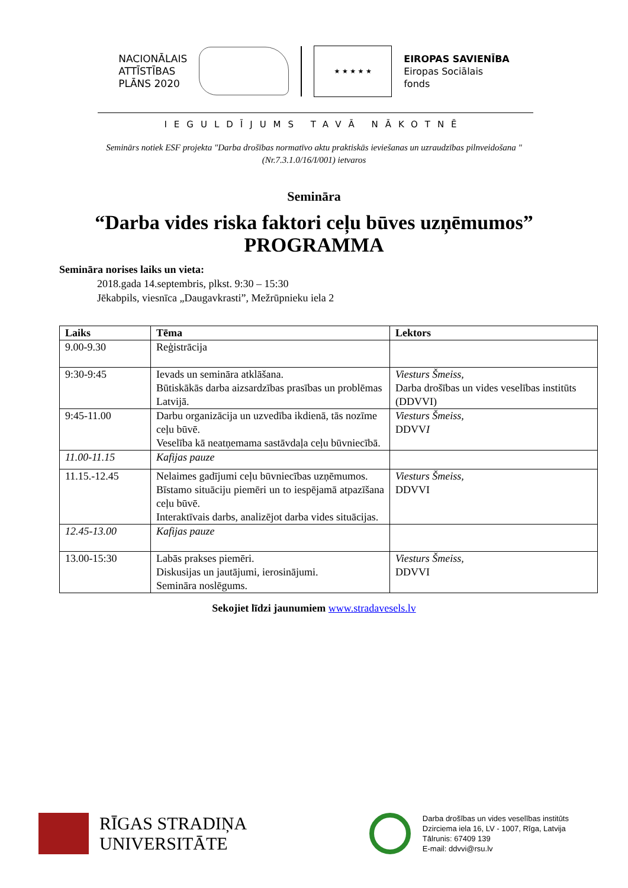NACIONĀLAIS
ATTĪSTĪBAS
PLĀNS 2020
★ ★ ★ ★ ★
EIROPAS SAVIENĪBA
Eiropas Sociālais
fonds
IEGULDĪJUMS TAVĀ NĀKOTNĒ
Seminārs notiek ESF projekta "Darba drošības normatīvo aktu praktiskās ieviešanas un uzraudzības pilnveidošana "
(Nr.7.3.1.0/16/I/001) ietvaros
Semināra
“Darba vides riska faktori ceļu būves uzņēmumos”
PROGRAMMA
Semināra norises laiks un vieta:
2018.gada 14.septembris, plkst. 9:30 – 15:30
Jēkabpils, viesnīca „Daugavkrasti”, Mežrūpnieku iela 2
| Laiks | Tēma | Lektors |
| --- | --- | --- |
| 9.00-9.30 | Reģistrācija | |
| 9:30-9:45 | Ievads un semināra atklāšana. Būtiskākās darba aizsardzības prasības un problēmas Latvijā. | Viesturs Šmeiss, Darba drošības un vides veselības institūts (DDVVI) |
| 9:45-11.00 | Darbu organizācija un uzvedība ikdienā, tās nozīme ceļu būvē. Veselība kā neatņemama sastāvdaļa ceļu būvniecībā. | Viesturs Šmeiss, DDVV I |
| 11.00-11.15 | Kafijas pauze | |
| 11.15.-12.45 | Nelaimes gadījumi ceļu būvniecības uzņēmumos. Bīstamo situāciju piemēri un to iespējamā atpazīšana ceļu būvē. Interaktīvais darbs, analizējot darba vides situācijas. | Viesturs Šmeiss, DDVVI |
| 12.45-13.00 | Kafijas pauze | |
| 13.00-15:30 | Labās prakses piemēri. Diskusijas un jautājumi, ierosinājumi. Semināra noslēgums. | Viesturs Šmeiss, DDVVI |
Sekojiet līdzi jaunumiem www.stradavesels.lv
RĪGAS STRADIŅA
UNIVERSITĀTE
Darba drošības un vides veselības institūts
Dzirciema iela 16, LV - 1007, Rīga, Latvija
Tālrunis: 67409 139
E-mail: ddvvi@rsu.lv